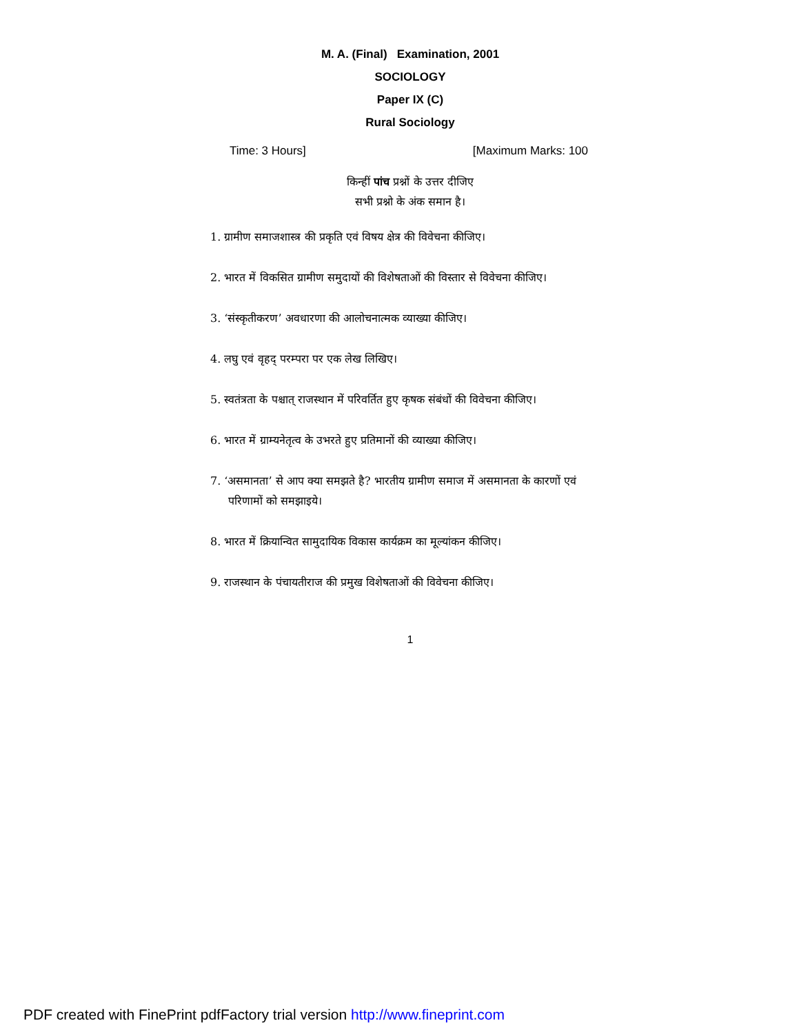M. A. (Final) Examination, 2001
SOCIOLOGY
Paper IX (C)
Rural Sociology
Time: 3 Hours] [Maximum Marks: 100
किन्हीं पांच प्रश्नों के उत्तर दीजिए
सभी प्रश्नो के अंक समान है।
1. ग्रामीण समाजशास्त्र की प्रकृति एवं विषय क्षेत्र की विवेचना कीजिए।
2. भारत में विकसित ग्रामीण समुदायों की विशेषताओं की विस्तार से विवेचना कीजिए।
3. ‘संस्कृतीकरण’ अवधारणा की आलोचनात्मक व्याख्या कीजिए।
4. लघु एवं वृहद् परम्परा पर एक लेख लिखिए।
5. स्वतंत्रता के पश्चात् राजस्थान में परिवर्तित हुए कृषक संबंधों की विवेचना कीजिए।
6. भारत में ग्राम्यनेतृत्व के उभरते हुए प्रतिमानों की व्याख्या कीजिए।
7. ‘असमानता’ से आप क्या समझते है? भारतीय ग्रामीण समाज में असमानता के कारणों एवं परिणामों को समझाइये।
8. भारत में क्रियान्वित सामुदायिक विकास कार्यक्रम का मूल्यांकन कीजिए।
9. राजस्थान के पंचायतीराज की प्रमुख विशेषताओं की विवेचना कीजिए।
1
PDF created with FinePrint pdfFactory trial version http://www.fineprint.com